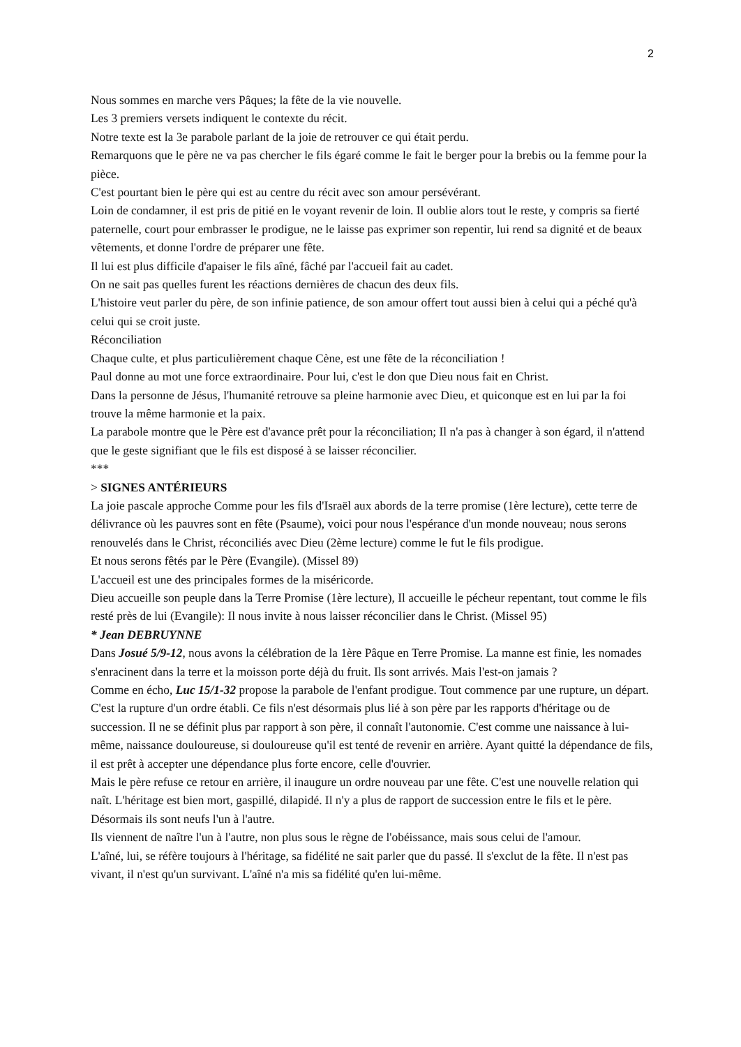2
Nous sommes en marche vers Pâques; la fête de la vie nouvelle.
Les 3 premiers versets indiquent le contexte du récit.
Notre texte est la 3e parabole parlant de la joie de retrouver ce qui était perdu.
Remarquons que le père ne va pas chercher le fils égaré comme le fait le berger pour la brebis ou la femme pour la pièce.
C'est pourtant bien le père qui est au centre du récit avec son amour persévérant.
Loin de condamner, il est pris de pitié en le voyant revenir de loin. Il oublie alors tout le reste, y compris sa fierté paternelle, court pour embrasser le prodigue, ne le laisse pas exprimer son repentir, lui rend sa dignité et de beaux vêtements, et donne l'ordre de préparer une fête.
Il lui est plus difficile d'apaiser le fils aîné, fâché par l'accueil fait au cadet.
On ne sait pas quelles furent les réactions dernières de chacun des deux fils.
L'histoire veut parler du père, de son infinie patience, de son amour offert tout aussi bien à celui qui a péché qu'à celui qui se croit juste.
Réconciliation
Chaque culte, et plus particulièrement chaque Cène, est une fête de la réconciliation !
Paul donne au mot une force extraordinaire. Pour lui, c'est le don que Dieu nous fait en Christ.
Dans la personne de Jésus, l'humanité retrouve sa pleine harmonie avec Dieu, et quiconque est en lui par la foi trouve la même harmonie et la paix.
La parabole montre que le Père est d'avance prêt pour la réconciliation; Il n'a pas à changer à son égard, il n'attend que le geste signifiant que le fils est disposé à se laisser réconcilier.
***
> SIGNES ANTÉRIEURS
La joie pascale approche Comme pour les fils d'Israël aux abords de la terre promise (1ère lecture), cette terre de délivrance où les pauvres sont en fête (Psaume), voici pour nous l'espérance d'un monde nouveau; nous serons renouvelés dans le Christ, réconciliés avec Dieu (2ème lecture) comme le fut le fils prodigue.
Et nous serons fêtés par le Père (Evangile). (Missel 89)
L'accueil est une des principales formes de la miséricorde.
Dieu accueille son peuple dans la Terre Promise (1ère lecture), Il accueille le pécheur repentant, tout comme le fils resté près de lui (Evangile): Il nous invite à nous laisser réconcilier dans le Christ. (Missel 95)
* Jean DEBRUYNNE
Dans Josué 5/9-12, nous avons la célébration de la 1ère Pâque en Terre Promise. La manne est finie, les nomades s'enracinent dans la terre et la moisson porte déjà du fruit. Ils sont arrivés. Mais l'est-on jamais ?
Comme en écho, Luc 15/1-32 propose la parabole de l'enfant prodigue. Tout commence par une rupture, un départ. C'est la rupture d'un ordre établi. Ce fils n'est désormais plus lié à son père par les rapports d'héritage ou de succession. Il ne se définit plus par rapport à son père, il connaît l'autonomie. C'est comme une naissance à lui-même, naissance douloureuse, si douloureuse qu'il est tenté de revenir en arrière. Ayant quitté la dépendance de fils, il est prêt à accepter une dépendance plus forte encore, celle d'ouvrier.
Mais le père refuse ce retour en arrière, il inaugure un ordre nouveau par une fête. C'est une nouvelle relation qui naît. L'héritage est bien mort, gaspillé, dilapidé. Il n'y a plus de rapport de succession entre le fils et le père. Désormais ils sont neufs l'un à l'autre.
Ils viennent de naître l'un à l'autre, non plus sous le règne de l'obéissance, mais sous celui de l'amour.
L'aîné, lui, se réfère toujours à l'héritage, sa fidélité ne sait parler que du passé. Il s'exclut de la fête. Il n'est pas vivant, il n'est qu'un survivant. L'aîné n'a mis sa fidélité qu'en lui-même.